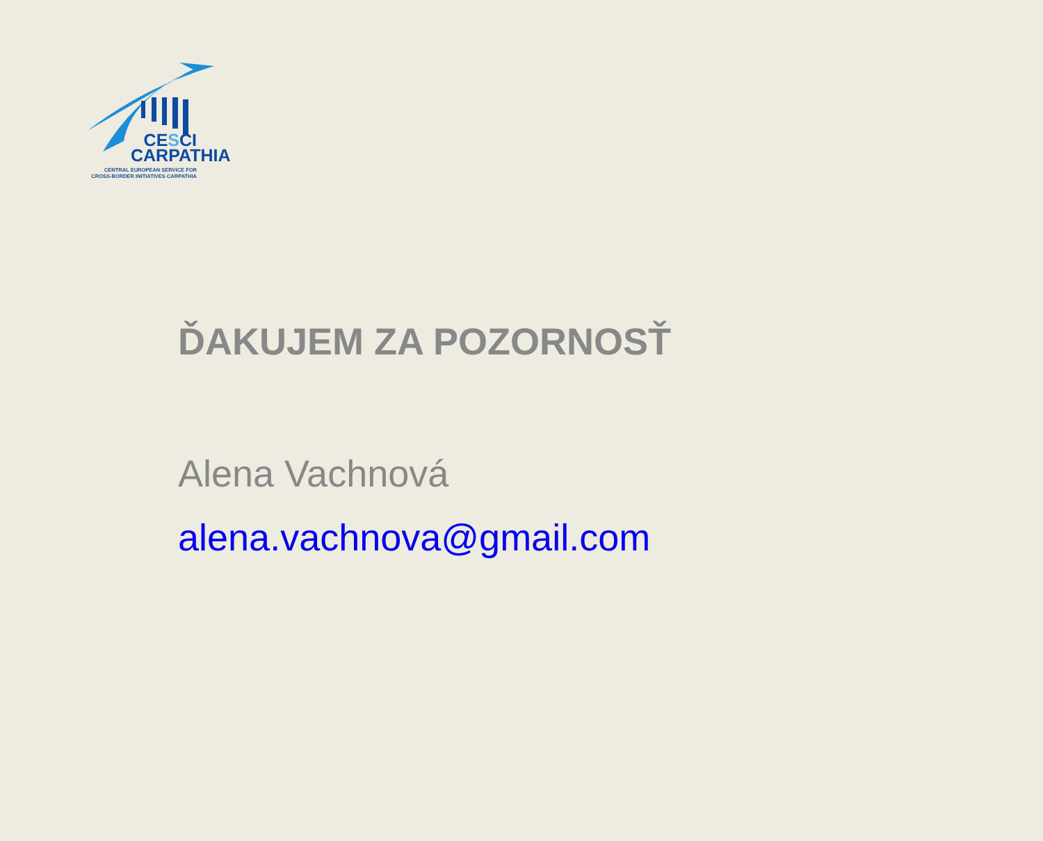CESCI
CARPATHIA
CENTRAL EUROPEAN SERVICE FOR
CROSS-BORDER INITIATIVES CARPATHIA
ĎAKUJEM ZA POZORNOSŤ
Alena Vachnová
alena.vachnova@gmail.com